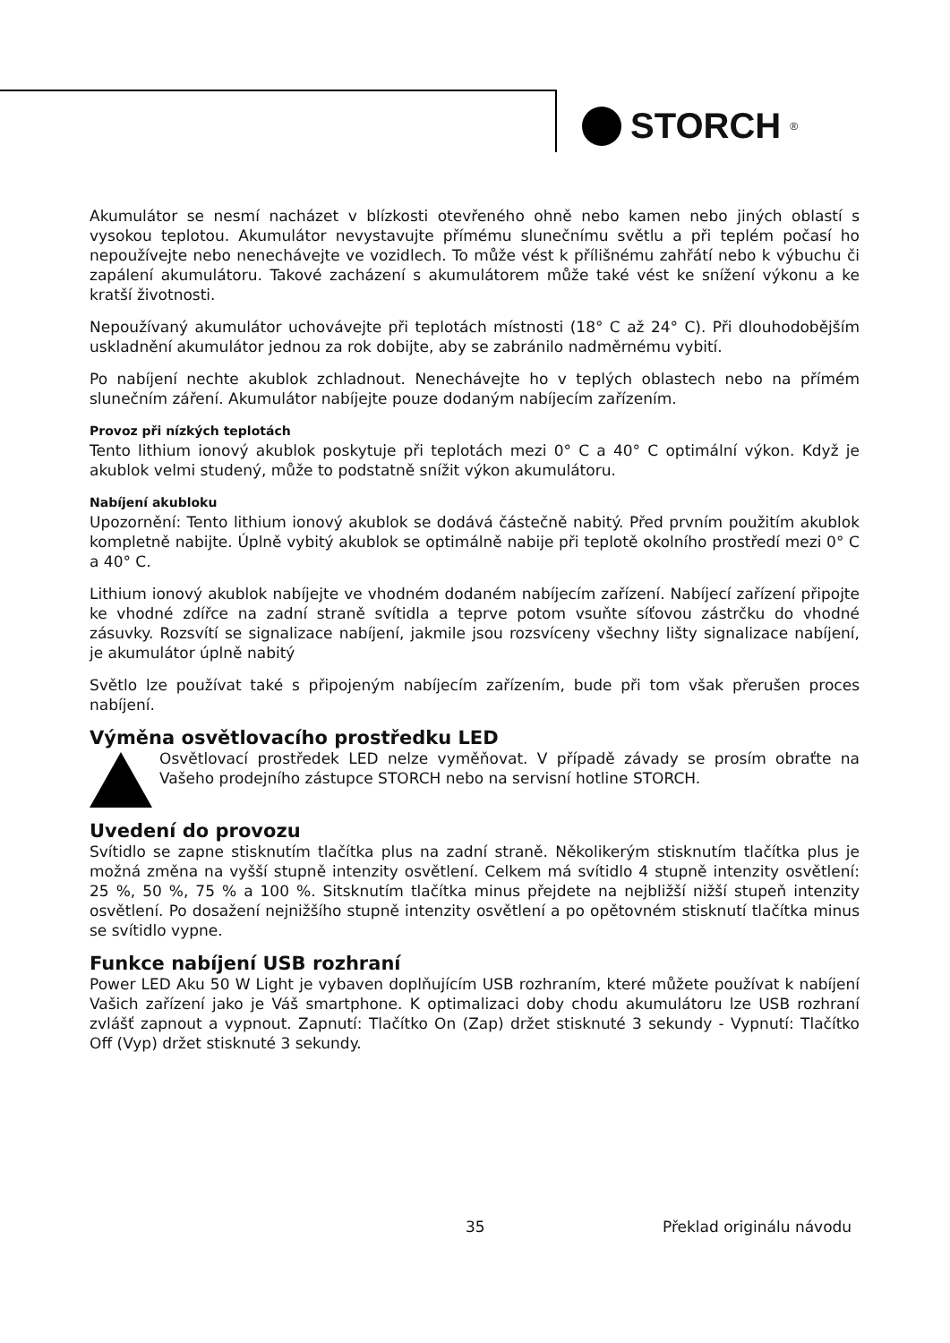STORCH<sup>®</sup>
Akumulátor se nesmí nacházet v blízkosti otevřeného ohně nebo kamen nebo jiných oblastí s vysokou teplotou. Akumulátor nevystavujte přímému slunečnímu světlu a při teplém počasí ho nepoužívejte nebo nenechávejte ve vozidlech. To může vést k přílišnému zahřátí nebo k výbuchu či zapálení akumulátoru. Takové zacházení s akumulátorem může také vést ke snížení výkonu a ke kratší životnosti.
Nepoužívaný akumulátor uchovávejte při teplotách místnosti (18° C až 24° C). Při dlouhodobějším uskladnění akumulátor jednou za rok dobijte, aby se zabránilo nadměrnému vybití.
Po nabíjení nechte akublok zchladnout. Nenechávejte ho v teplých oblastech nebo na přímém slunečním záření. Akumulátor nabíjejte pouze dodaným nabíjecím zařízením.
Provoz při nízkých teplotách
Tento lithium ionový akublok poskytuje při teplotách mezi 0° C a 40° C optimální výkon. Když je akublok velmi studený, může to podstatně snížit výkon akumulátoru.
Nabíjení akubloku
Upozornění: Tento lithium ionový akublok se dodává částečně nabitý. Před prvním použitím akublok kompletně nabijte. Úplně vybitý akublok se optimálně nabije při teplotě okolního prostředí mezi 0° C a 40° C.
Lithium ionový akublok nabíjejte ve vhodném dodaném nabíjecím zařízení. Nabíjecí zařízení připojte ke vhodné zdířce na zadní straně svítidla a teprve potom vsuňte síťovou zástrčku do vhodné zásuvky. Rozsvítí se signalizace nabíjení, jakmile jsou rozsvíceny všechny lišty signalizace nabíjení, je akumulátor úplně nabitý
Světlo lze používat také s připojeným nabíjecím zařízením, bude při tom však přerušen proces nabíjení.
Výměna osvětlovacího prostředku LED
Osvětlovací prostředek LED nelze vyměňovat. V případě závady se prosím obraťte na Vašeho prodejního zástupce STORCH nebo na servisní hotline STORCH.
Uvedení do provozu
Svítidlo se zapne stisknutím tlačítka plus na zadní straně. Několikerým stisknutím tlačítka plus je možná změna na vyšší stupně intenzity osvětlení. Celkem má svítidlo 4 stupně intenzity osvětlení: 25 %, 50 %, 75 % a 100 %. Sitsknutím tlačítka minus přejdete na nejbližší nižší stupeň intenzity osvětlení. Po dosažení nejnižšího stupně intenzity osvětlení a po opětovném stisknutí tlačítka minus se svítidlo vypne.
Funkce nabíjení USB rozhraní
Power LED Aku 50 W Light je vybaven doplňujícím USB rozhraním, které můžete používat k nabíjení Vašich zařízení jako je Váš smartphone. K optimalizaci doby chodu akumulátoru lze USB rozhraní zvlášť zapnout a vypnout. Zapnutí: Tlačítko On (Zap) držet stisknuté 3 sekundy - Vypnutí: Tlačítko Off (Vyp) držet stisknuté 3 sekundy.
35 Překlad originálu návodu